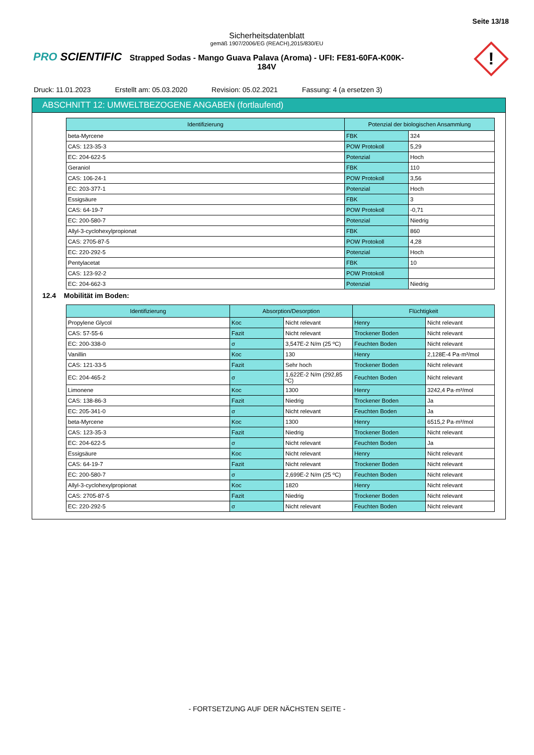Seite 13/18
Sicherheitsdatenblatt
gemäß 1907/2006/EG (REACH),2015/830/EU
Strapped Sodas - Mango Guava Palava (Aroma) - UFI: FE81-60FA-K00K-184V
PRO SCIENTIFIC
!
Druck: 11.01.2023 Erstellt am: 05.03.2020 Revision: 05.02.2021 Fassung: 4 (a ersetzen 3)
ABSCHNITT 12: UMWELTBEZOGENE ANGABEN (fortlaufend)
| Identifizierung | Potenzial der biologischen Ansammlung | |
| --- | --- | --- |
| beta-Myrcene | FBK | 324 |
| CAS: 123-35-3 | POW Protokoll | 5,29 |
| EC: 204-622-5 | Potenzial | Hoch |
| Geraniol | FBK | 110 |
| CAS: 106-24-1 | POW Protokoll | 3,56 |
| EC: 203-377-1 | Potenzial | Hoch |
| Essigsäure | FBK | 3 |
| CAS: 64-19-7 | POW Protokoll | -0,71 |
| EC: 200-580-7 | Potenzial | Niedrig |
| Allyl-3-cyclohexylpropionat | FBK | 860 |
| CAS: 2705-87-5 | POW Protokoll | 4,28 |
| EC: 220-292-5 | Potenzial | Hoch |
| Pentylacetat | FBK | 10 |
| CAS: 123-92-2 | POW Protokoll | |
| EC: 204-662-3 | Potenzial | Niedrig |
12.4 Mobilität im Boden:
| Identifizierung | Absorption/Desorption | | Flüchtigkeit | |
| --- | --- | --- | --- | --- |
| Propylene Glycol | Koc | Nicht relevant | Henry | Nicht relevant |
| CAS: 57-55-6 | Fazit | Nicht relevant | Trockener Boden | Nicht relevant |
| EC: 200-338-0 | σ | 3,547E-2 N/m (25 ºC) | Feuchten Boden | Nicht relevant |
| Vanillin | Koc | 130 | Henry | 2,128E-4 Pa·m³/mol |
| CAS: 121-33-5 | Fazit | Sehr hoch | Trockener Boden | Nicht relevant |
| EC: 204-465-2 | σ | 1,622E-2 N/m (292,85 ºC) | Feuchten Boden | Nicht relevant |
| Limonene | Koc | 1300 | Henry | 3242,4 Pa·m³/mol |
| CAS: 138-86-3 | Fazit | Niedrig | Trockener Boden | Ja |
| EC: 205-341-0 | σ | Nicht relevant | Feuchten Boden | Ja |
| beta-Myrcene | Koc | 1300 | Henry | 6515,2 Pa·m³/mol |
| CAS: 123-35-3 | Fazit | Niedrig | Trockener Boden | Nicht relevant |
| EC: 204-622-5 | σ | Nicht relevant | Feuchten Boden | Ja |
| Essigsäure | Koc | Nicht relevant | Henry | Nicht relevant |
| CAS: 64-19-7 | Fazit | Nicht relevant | Trockener Boden | Nicht relevant |
| EC: 200-580-7 | σ | 2,699E-2 N/m (25 ºC) | Feuchten Boden | Nicht relevant |
| Allyl-3-cyclohexylpropionat | Koc | 1820 | Henry | Nicht relevant |
| CAS: 2705-87-5 | Fazit | Niedrig | Trockener Boden | Nicht relevant |
| EC: 220-292-5 | σ | Nicht relevant | Feuchten Boden | Nicht relevant |
- FORTSETZUNG AUF DER NÄCHSTEN SEITE -